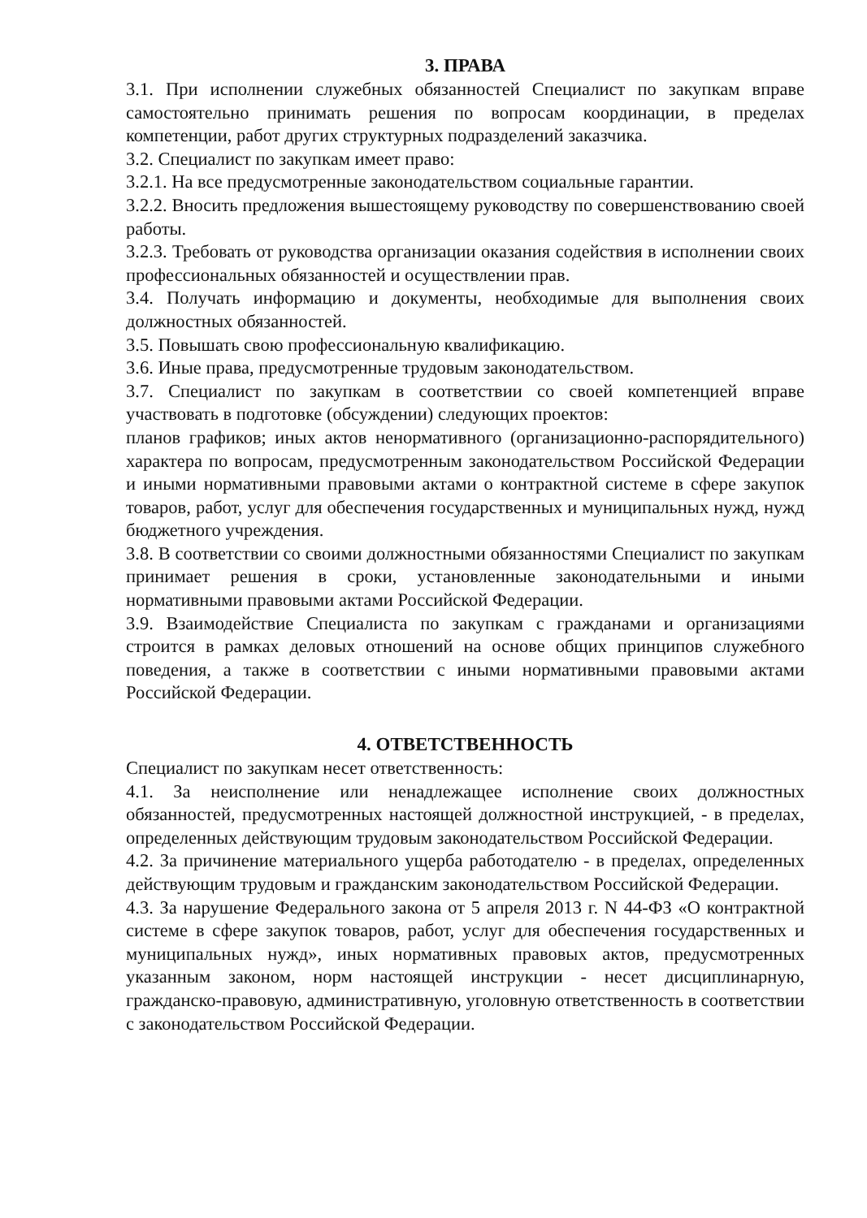3. ПРАВА
3.1. При исполнении служебных обязанностей Специалист по закупкам вправе самостоятельно принимать решения по вопросам координации, в пределах компетенции, работ других структурных подразделений заказчика.
3.2. Специалист по закупкам имеет право:
3.2.1. На все предусмотренные законодательством социальные гарантии.
3.2.2. Вносить предложения вышестоящему руководству по совершенствованию своей работы.
3.2.3. Требовать от руководства организации оказания содействия в исполнении своих профессиональных обязанностей и осуществлении прав.
3.4. Получать информацию и документы, необходимые для выполнения своих должностных обязанностей.
3.5. Повышать свою профессиональную квалификацию.
3.6. Иные права, предусмотренные трудовым законодательством.
3.7. Специалист по закупкам в соответствии со своей компетенцией вправе участвовать в подготовке (обсуждении) следующих проектов:
планов графиков; иных актов ненормативного (организационно-распорядительного) характера по вопросам, предусмотренным законодательством Российской Федерации и иными нормативными правовыми актами о контрактной системе в сфере закупок товаров, работ, услуг для обеспечения государственных и муниципальных нужд, нужд бюджетного учреждения.
3.8. В соответствии со своими должностными обязанностями Специалист по закупкам принимает решения в сроки, установленные законодательными и иными нормативными правовыми актами Российской Федерации.
3.9. Взаимодействие Специалиста по закупкам с гражданами и организациями строится в рамках деловых отношений на основе общих принципов служебного поведения, а также в соответствии с иными нормативными правовыми актами Российской Федерации.
4. ОТВЕТСТВЕННОСТЬ
Специалист по закупкам несет ответственность:
4.1. За неисполнение или ненадлежащее исполнение своих должностных обязанностей, предусмотренных настоящей должностной инструкцией, - в пределах, определенных действующим трудовым законодательством Российской Федерации.
4.2. За причинение материального ущерба работодателю - в пределах, определенных действующим трудовым и гражданским законодательством Российской Федерации.
4.3. За нарушение Федерального закона от 5 апреля 2013 г. N 44-ФЗ «О контрактной системе в сфере закупок товаров, работ, услуг для обеспечения государственных и муниципальных нужд», иных нормативных правовых актов, предусмотренных указанным законом, норм настоящей инструкции - несет дисциплинарную, гражданско-правовую, административную, уголовную ответственность в соответствии с законодательством Российской Федерации.